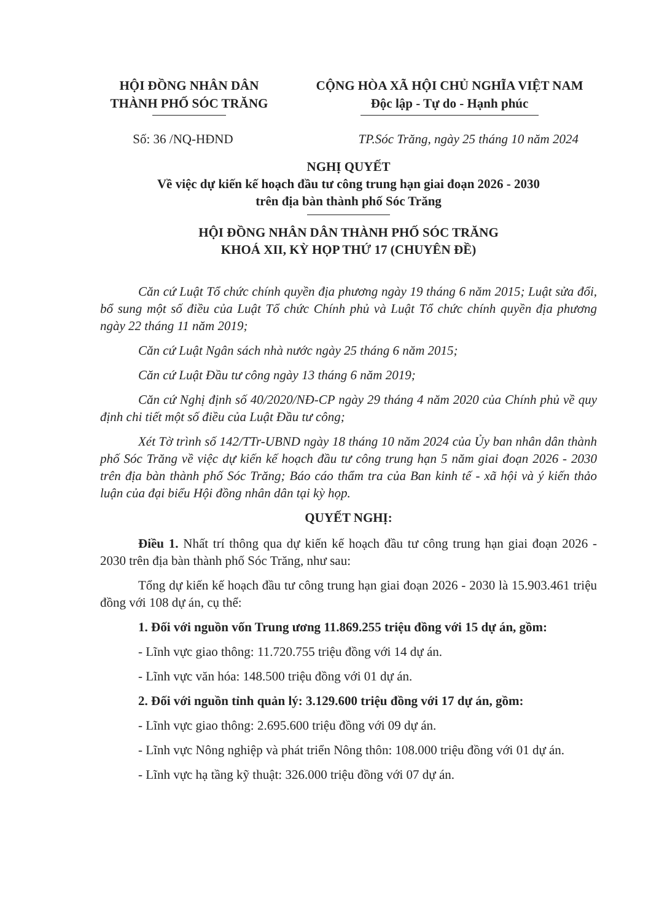HỘI ĐỒNG NHÂN DÂN
THÀNH PHỐ SÓC TRĂNG
CỘNG HÒA XÃ HỘI CHỦ NGHĨA VIỆT NAM
Độc lập - Tự do - Hạnh phúc
Số: 36 /NQ-HĐND TP.Sóc Trăng, ngày 25 tháng 10 năm 2024
NGHỊ QUYẾT
Về việc dự kiến kế hoạch đầu tư công trung hạn giai đoạn 2026 - 2030
trên địa bàn thành phố Sóc Trăng
HỘI ĐỒNG NHÂN DÂN THÀNH PHỐ SÓC TRĂNG
KHOÁ XII, KỲ HỌP THỨ 17 (CHUYÊN ĐỀ)
Căn cứ Luật Tổ chức chính quyền địa phương ngày 19 tháng 6 năm 2015; Luật sửa đổi, bổ sung một số điều của Luật Tổ chức Chính phủ và Luật Tổ chức chính quyền địa phương ngày 22 tháng 11 năm 2019;
Căn cứ Luật Ngân sách nhà nước ngày 25 tháng 6 năm 2015;
Căn cứ Luật Đầu tư công ngày 13 tháng 6 năm 2019;
Căn cứ Nghị định số 40/2020/NĐ-CP ngày 29 tháng 4 năm 2020 của Chính phủ về quy định chi tiết một số điều của Luật Đầu tư công;
Xét Tờ trình số 142/TTr-UBND ngày 18 tháng 10 năm 2024 của Ủy ban nhân dân thành phố Sóc Trăng về việc dự kiến kế hoạch đầu tư công trung hạn 5 năm giai đoạn 2026 - 2030 trên địa bàn thành phố Sóc Trăng; Báo cáo thẩm tra của Ban kinh tế - xã hội và ý kiến thảo luận của đại biểu Hội đồng nhân dân tại kỳ họp.
QUYẾT NGHỊ:
Điều 1. Nhất trí thông qua dự kiến kế hoạch đầu tư công trung hạn giai đoạn 2026 - 2030 trên địa bàn thành phố Sóc Trăng, như sau:
Tổng dự kiến kế hoạch đầu tư công trung hạn giai đoạn 2026 - 2030 là 15.903.461 triệu đồng với 108 dự án, cụ thể:
1. Đối với nguồn vốn Trung ương 11.869.255 triệu đồng với 15 dự án, gồm:
- Lĩnh vực giao thông: 11.720.755 triệu đồng với 14 dự án.
- Lĩnh vực văn hóa: 148.500 triệu đồng với 01 dự án.
2. Đối với nguồn tỉnh quản lý: 3.129.600 triệu đồng với 17 dự án, gồm:
- Lĩnh vực giao thông: 2.695.600 triệu đồng với 09 dự án.
- Lĩnh vực Nông nghiệp và phát triển Nông thôn: 108.000 triệu đồng với 01 dự án.
- Lĩnh vực hạ tầng kỹ thuật: 326.000 triệu đồng với 07 dự án.